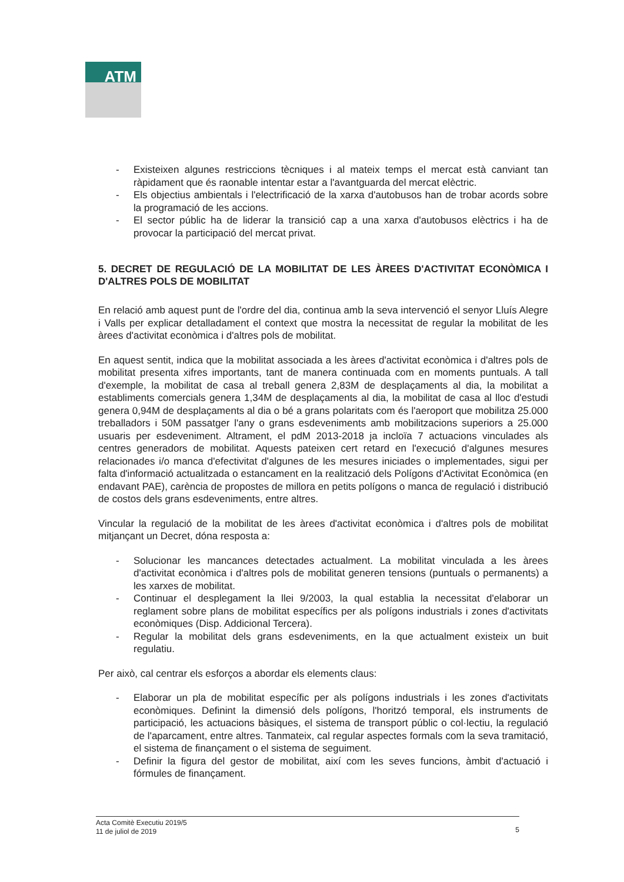ATM
- Existeixen algunes restriccions tècniques i al mateix temps el mercat està canviant tan ràpidament que és raonable intentar estar a l'avantguarda del mercat elèctric.
- Els objectius ambientals i l'electrificació de la xarxa d'autobusos han de trobar acords sobre la programació de les accions.
- El sector públic ha de liderar la transició cap a una xarxa d'autobusos elèctrics i ha de provocar la participació del mercat privat.
5. DECRET DE REGULACIÓ DE LA MOBILITAT DE LES ÀREES D'ACTIVITAT ECONÒMICA I D'ALTRES POLS DE MOBILITAT
En relació amb aquest punt de l'ordre del dia, continua amb la seva intervenció el senyor Lluís Alegre i Valls per explicar detalladament el context que mostra la necessitat de regular la mobilitat de les àrees d'activitat econòmica i d'altres pols de mobilitat.
En aquest sentit, indica que la mobilitat associada a les àrees d'activitat econòmica i d'altres pols de mobilitat presenta xifres importants, tant de manera continuada com en moments puntuals. A tall d'exemple, la mobilitat de casa al treball genera 2,83M de desplaçaments al dia, la mobilitat a establiments comercials genera 1,34M de desplaçaments al dia, la mobilitat de casa al lloc d'estudi genera 0,94M de desplaçaments al dia o bé a grans polaritats com és l'aeroport que mobilitza 25.000 treballadors i 50M passatger l'any o grans esdeveniments amb mobilitzacions superiors a 25.000 usuaris per esdeveniment. Altrament, el pdM 2013-2018 ja incloïa 7 actuacions vinculades als centres generadors de mobilitat. Aquests pateixen cert retard en l'execució d'algunes mesures relacionades i/o manca d'efectivitat d'algunes de les mesures iniciades o implementades, sigui per falta d'informació actualitzada o estancament en la realització dels Polígons d'Activitat Econòmica (en endavant PAE), carència de propostes de millora en petits polígons o manca de regulació i distribució de costos dels grans esdeveniments, entre altres.
Vincular la regulació de la mobilitat de les àrees d'activitat econòmica i d'altres pols de mobilitat mitjançant un Decret, dóna resposta a:
- Solucionar les mancances detectades actualment. La mobilitat vinculada a les àrees d'activitat econòmica i d'altres pols de mobilitat generen tensions (puntuals o permanents) a les xarxes de mobilitat.
- Continuar el desplegament la llei 9/2003, la qual establia la necessitat d'elaborar un reglament sobre plans de mobilitat específics per als polígons industrials i zones d'activitats econòmiques (Disp. Addicional Tercera).
- Regular la mobilitat dels grans esdeveniments, en la que actualment existeix un buit regulatiu.
Per això, cal centrar els esforços a abordar els elements claus:
- Elaborar un pla de mobilitat específic per als polígons industrials i les zones d'activitats econòmiques. Definint la dimensió dels polígons, l'horitzó temporal, els instruments de participació, les actuacions bàsiques, el sistema de transport públic o col·lectiu, la regulació de l'aparcament, entre altres. Tanmateix, cal regular aspectes formals com la seva tramitació, el sistema de finançament o el sistema de seguiment.
- Definir la figura del gestor de mobilitat, així com les seves funcions, àmbit d'actuació i fórmules de finançament.
Acta Comitè Executiu 2019/5
11 de juliol de 2019
5